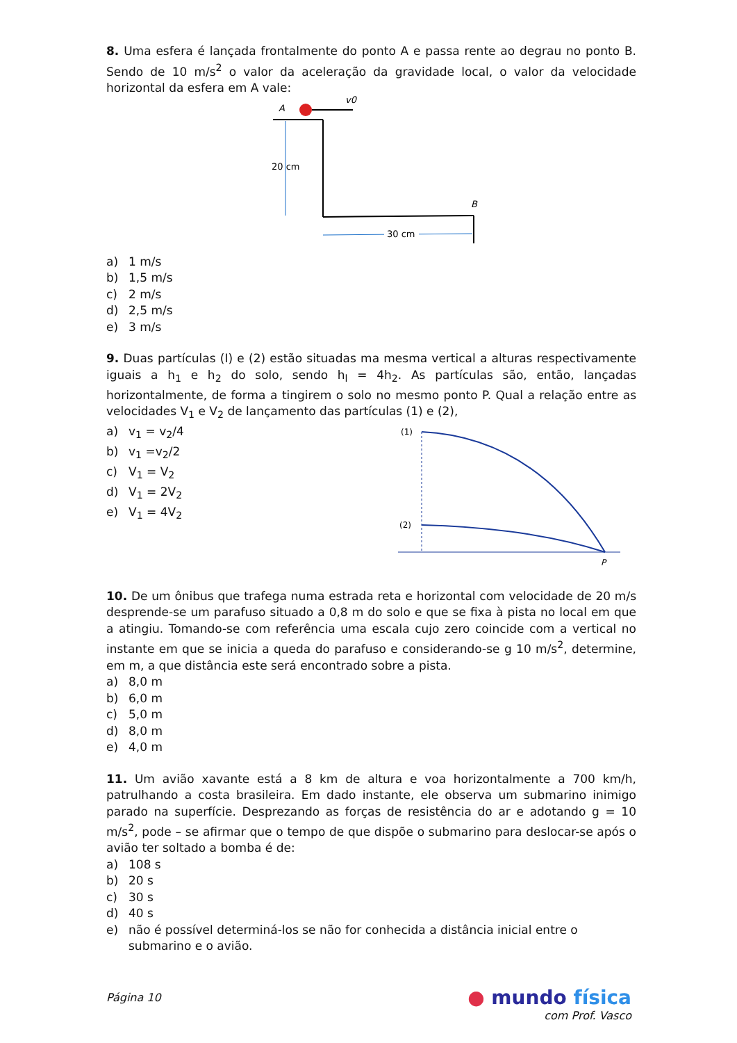8. Uma esfera é lançada frontalmente do ponto A e passa rente ao degrau no ponto B. Sendo de 10 m/s<sup>2</sup> o valor da aceleração da gravidade local, o valor da velocidade horizontal da esfera em A vale:
A
v0
20 cm
B
30 cm
a) 1 m/s
b) 1,5 m/s
c) 2 m/s
d) 2,5 m/s
e) 3 m/s
9. Duas partículas (I) e (2) estão situadas ma mesma vertical a alturas respectivamente iguais a h<sub>1</sub> e h<sub>2</sub> do solo, sendo h<sub>l</sub> = 4h<sub>2</sub>. As partículas são, então, lançadas horizontalmente, de forma a tingirem o solo no mesmo ponto P. Qual a relação entre as velocidades V<sub>1</sub> e V<sub>2</sub> de lançamento das partículas (1) e (2),
a) v<sub>1</sub> = v<sub>2</sub>/4
b) v<sub>1</sub> =v<sub>2</sub>/2
c) V<sub>1</sub> = V<sub>2</sub>
d) V<sub>1</sub> = 2V<sub>2</sub>
e) V<sub>1</sub> = 4V<sub>2</sub>
(1)
(2)
P
10. De um ônibus que trafega numa estrada reta e horizontal com velocidade de 20 m/s desprende-se um parafuso situado a 0,8 m do solo e que se fixa à pista no local em que a atingiu. Tomando-se com referência uma escala cujo zero coincide com a vertical no instante em que se inicia a queda do parafuso e considerando-se g 10 m/s<sup>2</sup>, determine, em m, a que distância este será encontrado sobre a pista.
a) 8,0 m
b) 6,0 m
c) 5,0 m
d) 8,0 m
e) 4,0 m
11. Um avião xavante está a 8 km de altura e voa horizontalmente a 700 km/h, patrulhando a costa brasileira. Em dado instante, ele observa um submarino inimigo parado na superfície. Desprezando as forças de resistência do ar e adotando g = 10 m/s<sup>2</sup>, pode – se afirmar que o tempo de que dispõe o submarino para deslocar-se após o avião ter soltado a bomba é de:
a) 108 s
b) 20 s
c) 30 s
d) 40 s
e) não é possível determiná-los se não for conhecida a distância inicial entre o submarino e o avião.
Página 10
● mundo física
com Prof. Vasco